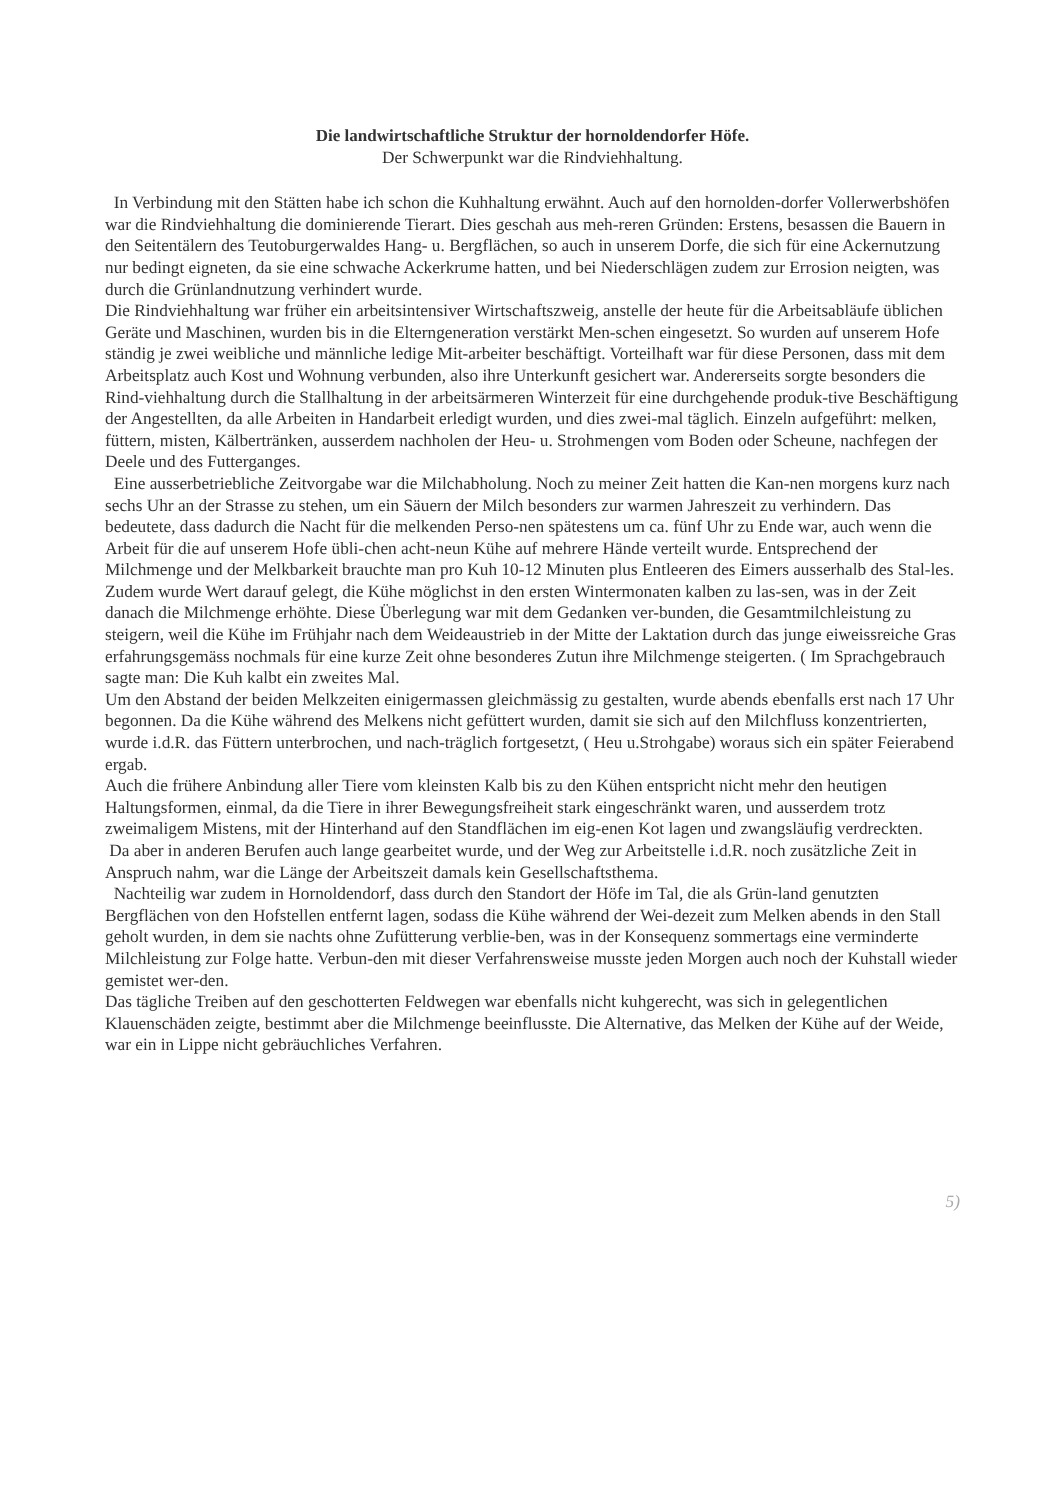Die landwirtschaftliche Struktur der hornoldendorfer Höfe.
Der Schwerpunkt war die Rindviehhaltung.
In Verbindung mit den Stätten habe ich schon die Kuhhaltung erwähnt. Auch auf den hornolden-dorfer Vollerwerbshöfen war die Rindviehhaltung die dominierende Tierart. Dies geschah aus meh-reren Gründen: Erstens, besassen die Bauern in den Seitentälern des Teutoburgerwaldes Hang- u. Bergflächen, so auch in unserem Dorfe, die sich für eine Ackernutzung nur bedingt eigneten, da sie eine schwache Ackerkrume hatten, und bei Niederschlägen zudem zur Errosion neigten, was durch die Grünlandnutzung verhindert wurde.
Die Rindviehhaltung war früher ein arbeitsintensiver Wirtschaftszweig, anstelle der heute für die Arbeitsabläufe üblichen Geräte und Maschinen, wurden bis in die Elterngeneration verstärkt Men-schen eingesetzt. So wurden auf unserem Hofe ständig je zwei weibliche und männliche ledige Mit-arbeiter beschäftigt. Vorteilhaft war für diese Personen, dass mit dem Arbeitsplatz auch Kost und Wohnung verbunden, also ihre Unterkunft gesichert war. Andererseits sorgte besonders die Rind-viehhaltung durch die Stallhaltung in der arbeitsärmeren Winterzeit für eine durchgehende produk-tive Beschäftigung der Angestellten, da alle Arbeiten in Handarbeit erledigt wurden, und dies zwei-mal täglich. Einzeln aufgeführt: melken, füttern, misten, Kälbertränken, ausserdem nachholen der Heu- u. Strohmengen vom Boden oder Scheune, nachfegen der Deele und des Futterganges.
Eine ausserbetriebliche Zeitvorgabe war die Milchabholung. Noch zu meiner Zeit hatten die Kan-nen morgens kurz nach sechs Uhr an der Strasse zu stehen, um ein Säuern der Milch besonders zur warmen Jahreszeit zu verhindern. Das bedeutete, dass dadurch die Nacht für die melkenden Perso-nen spätestens um ca. fünf Uhr zu Ende war, auch wenn die Arbeit für die auf unserem Hofe übli-chen acht-neun Kühe auf mehrere Hände verteilt wurde. Entsprechend der Milchmenge und der Melkbarkeit brauchte man pro Kuh 10-12 Minuten plus Entleeren des Eimers ausserhalb des Stal-les.
Zudem wurde Wert darauf gelegt, die Kühe möglichst in den ersten Wintermonaten kalben zu las-sen, was in der Zeit danach die Milchmenge erhöhte. Diese Überlegung war mit dem Gedanken ver-bunden, die Gesamtmilchleistung zu steigern, weil die Kühe im Frühjahr nach dem Weideaustrieb in der Mitte der Laktation durch das junge eiweissreiche Gras erfahrungsgemäss nochmals für eine kurze Zeit ohne besonderes Zutun ihre Milchmenge steigerten. ( Im Sprachgebrauch sagte man: Die Kuh kalbt ein zweites Mal.
Um den Abstand der beiden Melkzeiten einigermassen gleichmässig zu gestalten, wurde abends ebenfalls erst nach 17 Uhr begonnen. Da die Kühe während des Melkens nicht gefüttert wurden, damit sie sich auf den Milchfluss konzentrierten, wurde i.d.R. das Füttern unterbrochen, und nach-träglich fortgesetzt, ( Heu u.Strohgabe) woraus sich ein später Feierabend ergab.
Auch die frühere Anbindung aller Tiere vom kleinsten Kalb bis zu den Kühen entspricht nicht mehr den heutigen Haltungsformen, einmal, da die Tiere in ihrer Bewegungsfreiheit stark eingeschränkt waren, und ausserdem trotz zweimaligem Mistens, mit der Hinterhand auf den Standflächen im eig-enen Kot lagen und zwangsläufig verdreckten.
Da aber in anderen Berufen auch lange gearbeitet wurde, und der Weg zur Arbeitstelle i.d.R. noch zusätzliche Zeit in Anspruch nahm, war die Länge der Arbeitszeit damals kein Gesellschaftsthema.
Nachteilig war zudem in Hornoldendorf, dass durch den Standort der Höfe im Tal, die als Grün-land genutzten Bergflächen von den Hofstellen entfernt lagen, sodass die Kühe während der Wei-dezeit zum Melken abends in den Stall geholt wurden, in dem sie nachts ohne Zufütterung verblie-ben, was in der Konsequenz sommertags eine verminderte Milchleistung zur Folge hatte. Verbun-den mit dieser Verfahrensweise musste jeden Morgen auch noch der Kuhstall wieder gemistet wer-den.
Das tägliche Treiben auf den geschotterten Feldwegen war ebenfalls nicht kuhgerecht, was sich in gelegentlichen Klauenschäden zeigte, bestimmt aber die Milchmenge beeinflusste. Die Alternative, das Melken der Kühe auf der Weide, war ein in Lippe nicht gebräuchliches Verfahren.
5)